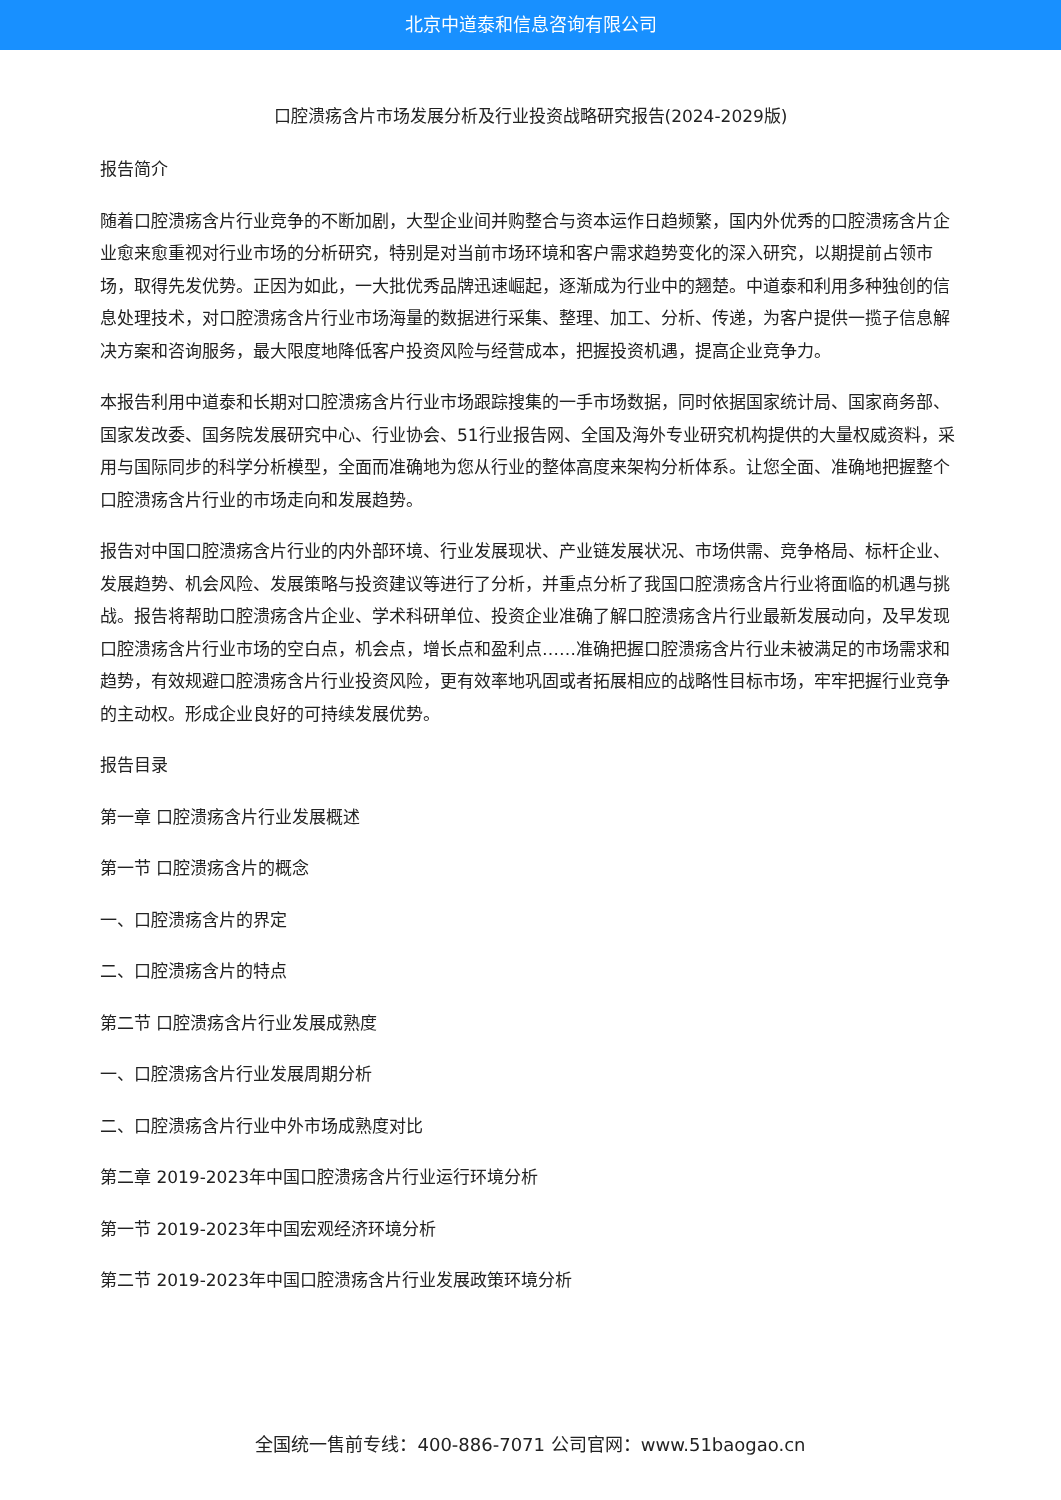北京中道泰和信息咨询有限公司
口腔溃疡含片市场发展分析及行业投资战略研究报告(2024-2029版)
报告简介
随着口腔溃疡含片行业竞争的不断加剧，大型企业间并购整合与资本运作日趋频繁，国内外优秀的口腔溃疡含片企业愈来愈重视对行业市场的分析研究，特别是对当前市场环境和客户需求趋势变化的深入研究，以期提前占领市场，取得先发优势。正因为如此，一大批优秀品牌迅速崛起，逐渐成为行业中的翘楚。中道泰和利用多种独创的信息处理技术，对口腔溃疡含片行业市场海量的数据进行采集、整理、加工、分析、传递，为客户提供一揽子信息解决方案和咨询服务，最大限度地降低客户投资风险与经营成本，把握投资机遇，提高企业竞争力。
本报告利用中道泰和长期对口腔溃疡含片行业市场跟踪搜集的一手市场数据，同时依据国家统计局、国家商务部、国家发改委、国务院发展研究中心、行业协会、51行业报告网、全国及海外专业研究机构提供的大量权威资料，采用与国际同步的科学分析模型，全面而准确地为您从行业的整体高度来架构分析体系。让您全面、准确地把握整个口腔溃疡含片行业的市场走向和发展趋势。
报告对中国口腔溃疡含片行业的内外部环境、行业发展现状、产业链发展状况、市场供需、竞争格局、标杆企业、发展趋势、机会风险、发展策略与投资建议等进行了分析，并重点分析了我国口腔溃疡含片行业将面临的机遇与挑战。报告将帮助口腔溃疡含片企业、学术科研单位、投资企业准确了解口腔溃疡含片行业最新发展动向，及早发现口腔溃疡含片行业市场的空白点，机会点，增长点和盈利点……准确把握口腔溃疡含片行业未被满足的市场需求和趋势，有效规避口腔溃疡含片行业投资风险，更有效率地巩固或者拓展相应的战略性目标市场，牢牢把握行业竞争的主动权。形成企业良好的可持续发展优势。
报告目录
第一章 口腔溃疡含片行业发展概述
第一节 口腔溃疡含片的概念
一、口腔溃疡含片的界定
二、口腔溃疡含片的特点
第二节 口腔溃疡含片行业发展成熟度
一、口腔溃疡含片行业发展周期分析
二、口腔溃疡含片行业中外市场成熟度对比
第二章 2019-2023年中国口腔溃疡含片行业运行环境分析
第一节 2019-2023年中国宏观经济环境分析
第二节 2019-2023年中国口腔溃疡含片行业发展政策环境分析
全国统一售前专线：400-886-7071 公司官网：www.51baogao.cn